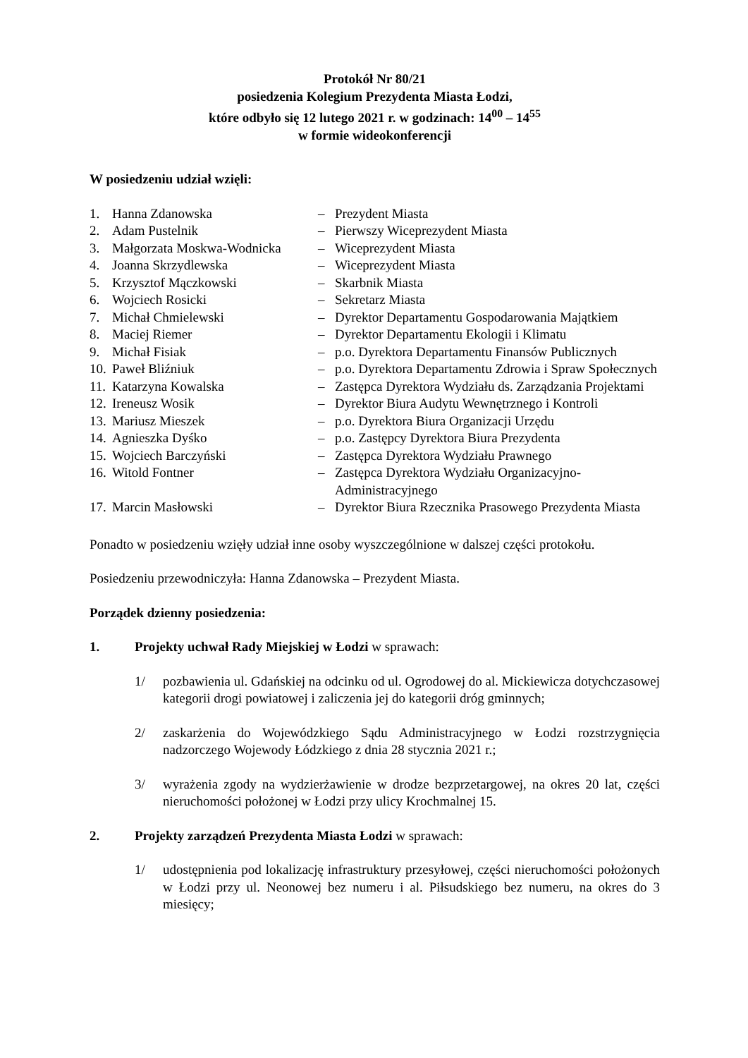Protokół Nr 80/21
posiedzenia Kolegium Prezydenta Miasta Łodzi,
które odbyło się 12 lutego 2021 r. w godzinach: 14<sup>00</sup> – 14<sup>55</sup>
w formie wideokonferencji
W posiedzeniu udział wzięli:
| 1. | Hanna Zdanowska | – | Prezydent Miasta |
| 2. | Adam Pustelnik | – | Pierwszy Wiceprezydent Miasta |
| 3. | Małgorzata Moskwa-Wodnicka | – | Wiceprezydent Miasta |
| 4. | Joanna Skrzydlewska | – | Wiceprezydent Miasta |
| 5. | Krzysztof Mączkowski | – | Skarbnik Miasta |
| 6. | Wojciech Rosicki | – | Sekretarz Miasta |
| 7. | Michał Chmielewski | – | Dyrektor Departamentu Gospodarowania Majątkiem |
| 8. | Maciej Riemer | – | Dyrektor Departamentu Ekologii i Klimatu |
| 9. | Michał Fisiak | – | p.o. Dyrektora Departamentu Finansów Publicznych |
| 10. | Paweł Bliźniuk | – | p.o. Dyrektora Departamentu Zdrowia i Spraw Społecznych |
| 11. | Katarzyna Kowalska | – | Zastępca Dyrektora Wydziału ds. Zarządzania Projektami |
| 12. | Ireneusz Wosik | – | Dyrektor Biura Audytu Wewnętrznego i Kontroli |
| 13. | Mariusz Mieszek | – | p.o. Dyrektora Biura Organizacji Urzędu |
| 14. | Agnieszka Dyśko | – | p.o. Zastępcy Dyrektora Biura Prezydenta |
| 15. | Wojciech Barczyński | – | Zastępca Dyrektora Wydziału Prawnego |
| 16. | Witold Fontner | – | Zastępca Dyrektora Wydziału Organizacyjno-Administracyjnego |
| 17. | Marcin Masłowski | – | Dyrektor Biura Rzecznika Prasowego Prezydenta Miasta |
Ponadto w posiedzeniu wzięły udział inne osoby wyszczególnione w dalszej części protokołu.
Posiedzeniu przewodniczyła: Hanna Zdanowska – Prezydent Miasta.
Porządek dzienny posiedzenia:
1. Projekty uchwał Rady Miejskiej w Łodzi w sprawach:
1/ pozbawienia ul. Gdańskiej na odcinku od ul. Ogrodowej do al. Mickiewicza dotychczasowej kategorii drogi powiatowej i zaliczenia jej do kategorii dróg gminnych;
2/ zaskarżenia do Wojewódzkiego Sądu Administracyjnego w Łodzi rozstrzygnięcia nadzorczego Wojewody Łódzkiego z dnia 28 stycznia 2021 r.;
3/ wyrażenia zgody na wydzierżawienie w drodze bezprzetargowej, na okres 20 lat, części nieruchomości położonej w Łodzi przy ulicy Krochmalnej 15.
2. Projekty zarządzeń Prezydenta Miasta Łodzi w sprawach:
1/ udostępnienia pod lokalizację infrastruktury przesyłowej, części nieruchomości położonych w Łodzi przy ul. Neonowej bez numeru i al. Piłsudskiego bez numeru, na okres do 3 miesięcy;